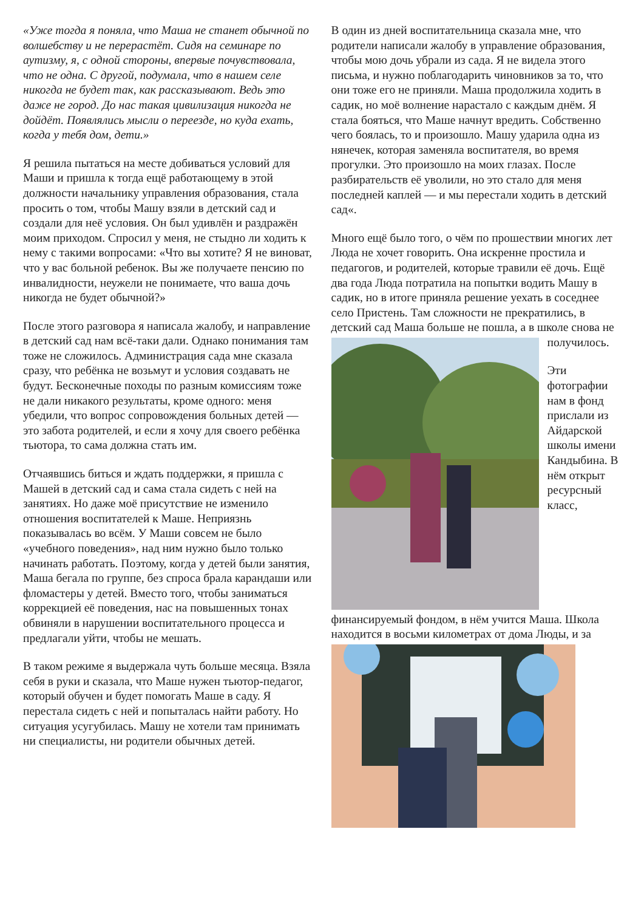«Уже тогда я поняла, что Маша не станет обычной по волшебству и не перерастёт. Сидя на семинаре по аутизму, я, с одной стороны, впервые почувствовала, что не одна. С другой, подумала, что в нашем селе никогда не будет так, как рассказывают. Ведь это даже не город. До нас такая цивилизация никогда не дойдёт. Появлялись мысли о переезде, но куда ехать, когда у тебя дом, дети.»
Я решила пытаться на месте добиваться условий для Маши и пришла к тогда ещё работающему в этой должности начальнику управления образования, стала просить о том, чтобы Машу взяли в детский сад и создали для неё условия. Он был удивлён и раздражён моим приходом. Спросил у меня, не стыдно ли ходить к нему с такими вопросами: «Что вы хотите? Я не виноват, что у вас больной ребенок. Вы же получаете пенсию по инвалидности, неужели не понимаете, что ваша дочь никогда не будет обычной?»
После этого разговора я написала жалобу, и направление в детский сад нам всё-таки дали. Однако понимания там тоже не сложилось. Администрация сада мне сказала сразу, что ребёнка не возьмут и условия создавать не будут. Бесконечные походы по разным комиссиям тоже не дали никакого результаты, кроме одного: меня убедили, что вопрос сопровождения больных детей — это забота родителей, и если я хочу для своего ребёнка тьютора, то сама должна стать им.
Отчаявшись биться и ждать поддержки, я пришла с Машей в детский сад и сама стала сидеть с ней на занятиях. Но даже моё присутствие не изменило отношения воспитателей к Маше. Неприязнь показывалась во всём. У Маши совсем не было «учебного поведения», над ним нужно было только начинать работать. Поэтому, когда у детей были занятия, Маша бегала по группе, без спроса брала карандаши или фломастеры у детей. Вместо того, чтобы заниматься коррекцией её поведения, нас на повышенных тонах обвиняли в нарушении воспитательного процесса и предлагали уйти, чтобы не мешать.
В таком режиме я выдержала чуть больше месяца. Взяла себя в руки и сказала, что Маше нужен тьютор-педагог, который обучен и будет помогать Маше в саду. Я перестала сидеть с ней и попыталась найти работу. Но ситуация усугубилась. Машу не хотели там принимать ни специалисты, ни родители обычных детей.
В один из дней воспитательница сказала мне, что родители написали жалобу в управление образования, чтобы мою дочь убрали из сада. Я не видела этого письма, и нужно поблагодарить чиновников за то, что они тоже его не приняли. Маша продолжила ходить в садик, но моё волнение нарастало с каждым днём. Я стала бояться, что Маше начнут вредить. Собственно чего боялась, то и произошло. Машу ударила одна из нянечек, которая заменяла воспитателя, во время прогулки. Это произошло на моих глазах. После разбирательств её уволили, но это стало для меня последней каплей — и мы перестали ходить в детский сад«.
Много ещё было того, о чём по прошествии многих лет Люда не хочет говорить. Она искренне простила и педагогов, и родителей, которые травили её дочь. Ещё два года Люда потратила на попытки водить Машу в садик, но в итоге приняла решение уехать в соседнее село Пристень. Там сложности не прекратились, в детский сад Маша больше не пошла, а в школе снова не получилось.
Эти фотографии нам в фонд прислали из Айдарской школы имени Кандыбина. В нём открыт ресурсный класс, финансируемый фондом, в нём учится Маша. Школа находится в восьми километрах от дома Люды, и за